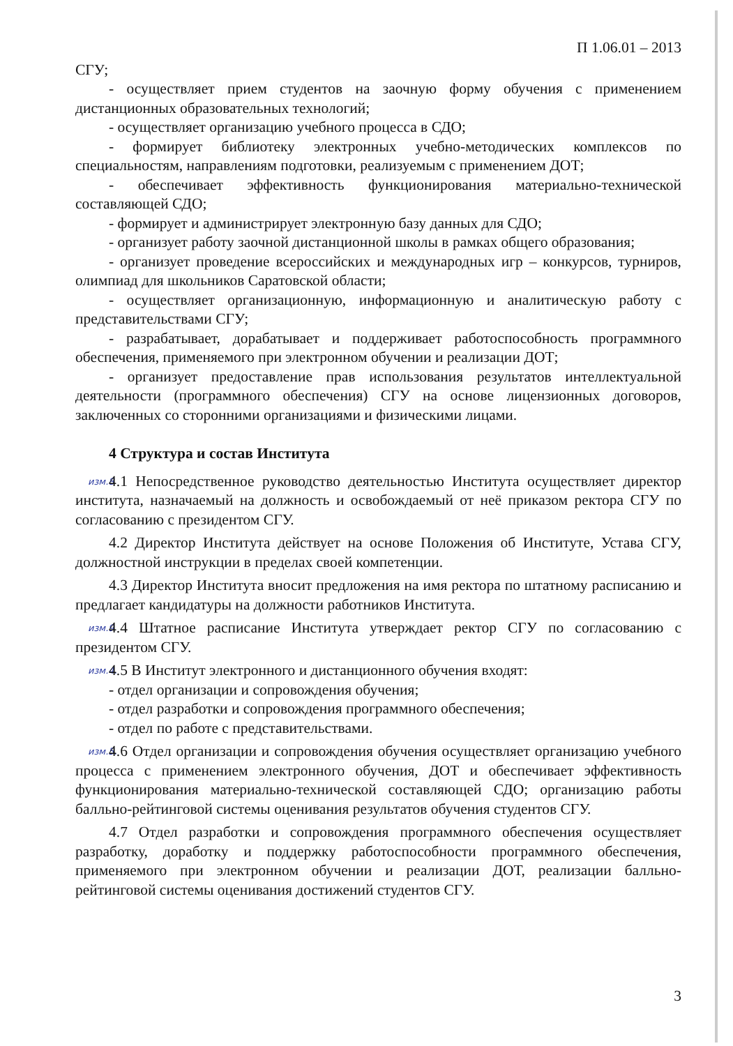П 1.06.01 – 2013
СГУ;
- осуществляет прием студентов на заочную форму обучения с применением дистанционных образовательных технологий;
- осуществляет организацию учебного процесса в СДО;
- формирует библиотеку электронных учебно-методических комплексов по специальностям, направлениям подготовки, реализуемым с применением ДОТ;
- обеспечивает эффективность функционирования материально-технической составляющей СДО;
- формирует и администрирует электронную базу данных для СДО;
- организует работу заочной дистанционной школы в рамках общего образования;
- организует проведение всероссийских и международных игр – конкурсов, турниров, олимпиад для школьников Саратовской области;
- осуществляет организационную, информационную и аналитическую работу с представительствами СГУ;
- разрабатывает, дорабатывает и поддерживает работоспособность программного обеспечения, применяемого при электронном обучении и реализации ДОТ;
- организует предоставление прав использования результатов интеллектуальной деятельности (программного обеспечения) СГУ на основе лицензионных договоров, заключенных со сторонними организациями и физическими лицами.
4 Структура и состав Института
изм.8 4.1 Непосредственное руководство деятельностью Института осуществляет директор института, назначаемый на должность и освобождаемый от неё приказом ректора СГУ по согласованию с президентом СГУ.
4.2 Директор Института действует на основе Положения об Институте, Устава СГУ, должностной инструкции в пределах своей компетенции.
4.3 Директор Института вносит предложения на имя ректора по штатному расписанию и предлагает кандидатуры на должности работников Института.
изм.9 4.4 Штатное расписание Института утверждает ректор СГУ по согласованию с президентом СГУ.
изм.4. 4.5 В Институт электронного и дистанционного обучения входят:
- отдел организации и сопровождения обучения;
- отдел разработки и сопровождения программного обеспечения;
- отдел по работе с представительствами.
изм.5. 4.6 Отдел организации и сопровождения обучения осуществляет организацию учебного процесса с применением электронного обучения, ДОТ и обеспечивает эффективность функционирования материально-технической составляющей СДО; организацию работы балльно-рейтинговой системы оценивания результатов обучения студентов СГУ.
4.7 Отдел разработки и сопровождения программного обеспечения осуществляет разработку, доработку и поддержку работоспособности программного обеспечения, применяемого при электронном обучении и реализации ДОТ, реализации балльно-рейтинговой системы оценивания достижений студентов СГУ.
3